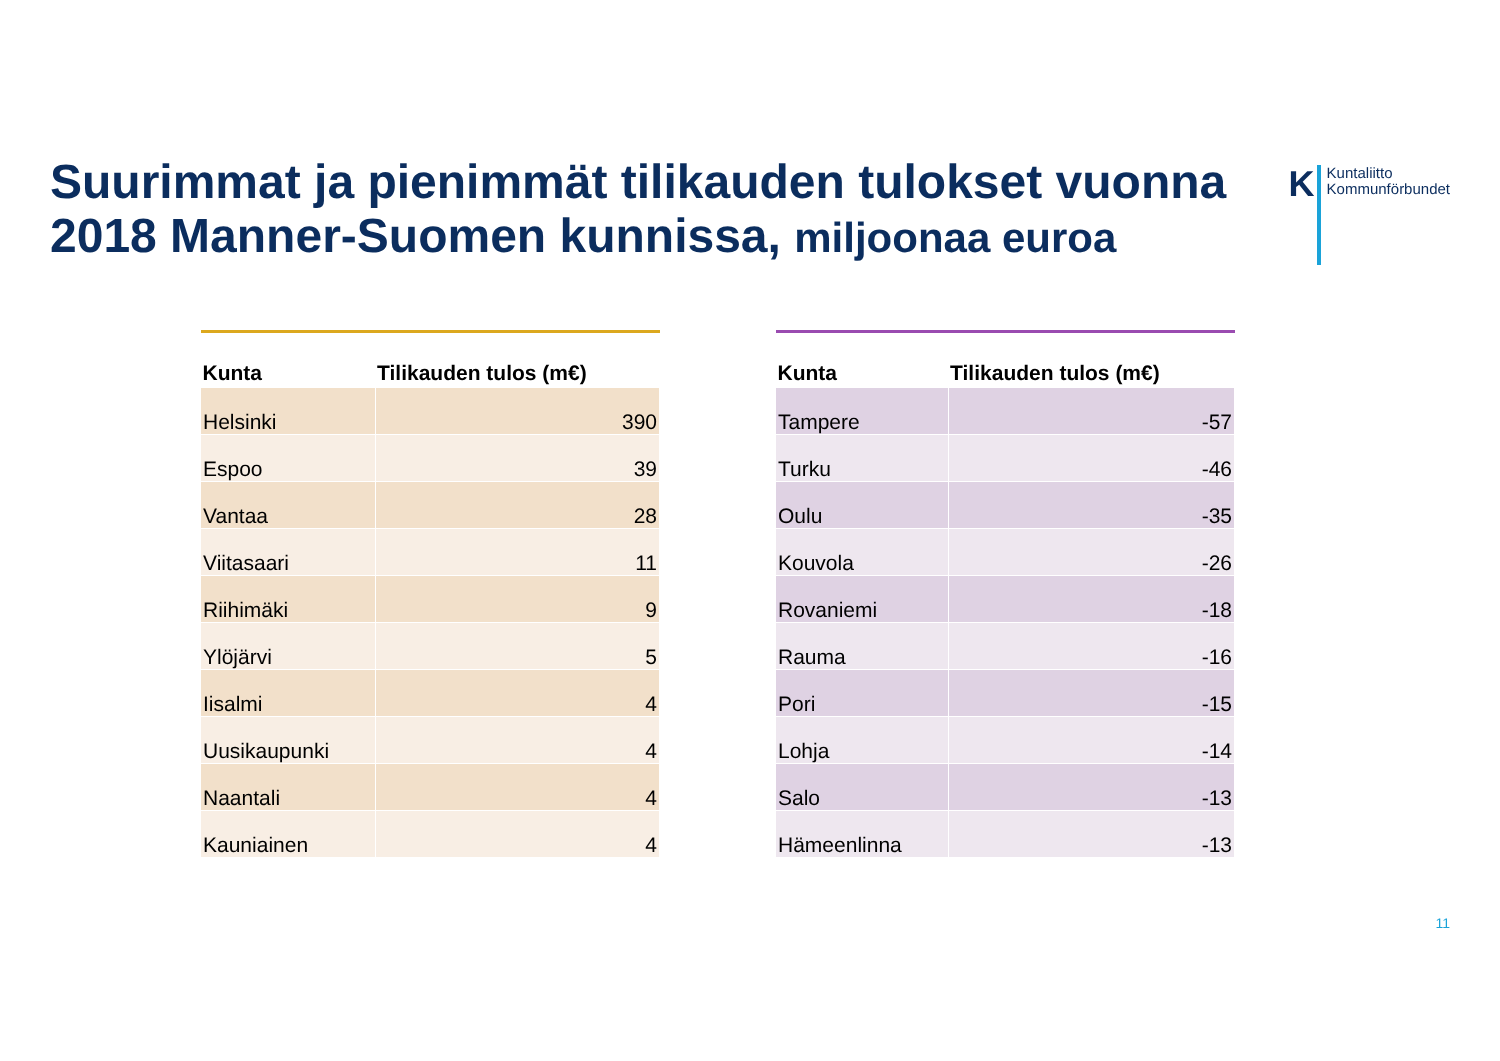Suurimmat ja pienimmät tilikauden tulokset vuonna 2018 Manner-Suomen kunnissa, miljoonaa euroa
K
Kuntaliitto
Kommunförbundet
| Kunta | Tilikauden tulos (m€) |
| --- | --- |
| Helsinki | 390 |
| Espoo | 39 |
| Vantaa | 28 |
| Viitasaari | 11 |
| Riihimäki | 9 |
| Ylöjärvi | 5 |
| Iisalmi | 4 |
| Uusikaupunki | 4 |
| Naantali | 4 |
| Kauniainen | 4 |
| Kunta | Tilikauden tulos (m€) |
| --- | --- |
| Tampere | -57 |
| Turku | -46 |
| Oulu | -35 |
| Kouvola | -26 |
| Rovaniemi | -18 |
| Rauma | -16 |
| Pori | -15 |
| Lohja | -14 |
| Salo | -13 |
| Hämeenlinna | -13 |
11